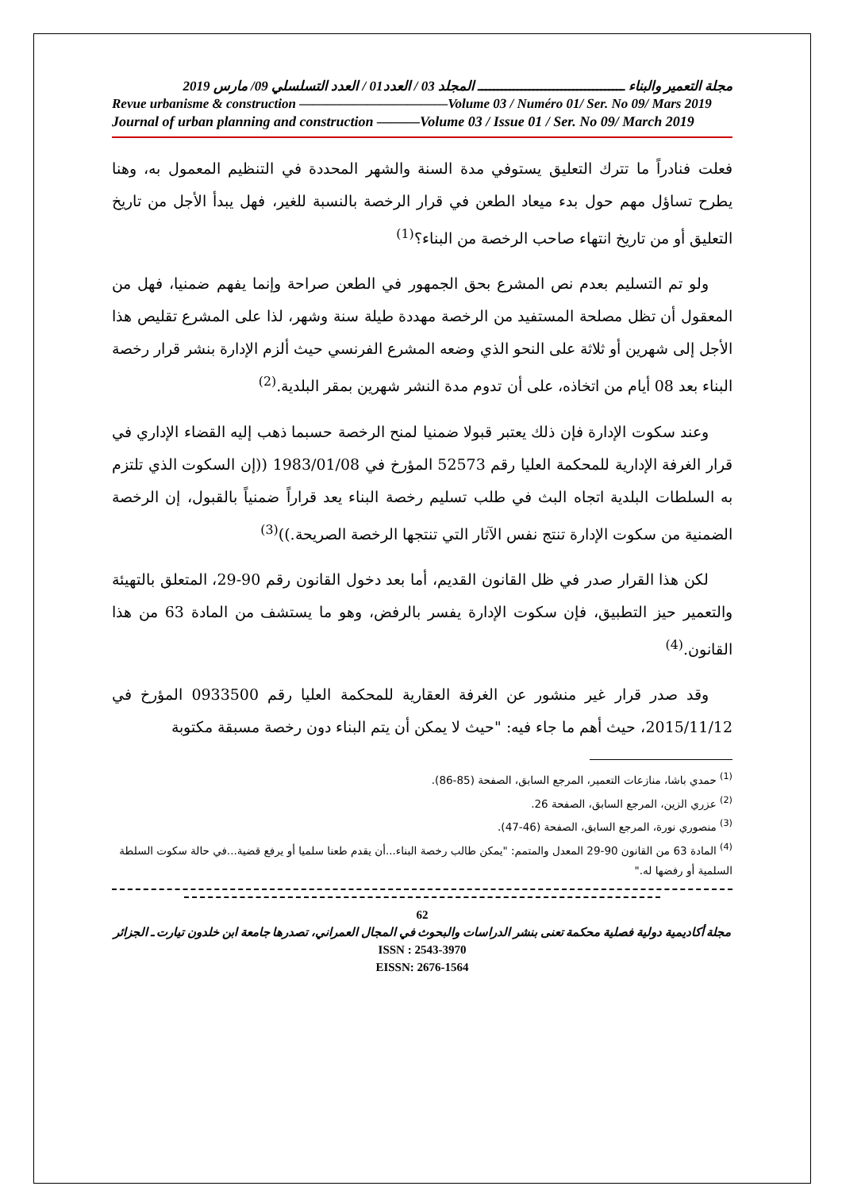مجلة التعمير والبناء ـــــــــــــــــــــــــــــــــــــ المجلد 03 / العدد01 / العدد التسلسلي 09/ مارس 2019
Revue urbanisme & construction ———————————Volume 03 / Numéro 01/ Ser. No 09/ Mars 2019
Journal of urban planning and construction ———Volume 03 / Issue 01 / Ser. No 09/ March 2019
فعلت فنادراً ما تترك التعليق يستوفي مدة السنة والشهر المحددة في التنظيم المعمول به، وهنا يطرح تساؤل مهم حول بدء ميعاد الطعن في قرار الرخصة بالنسبة للغير، فهل يبدأ الأجل من تاريخ التعليق أو من تاريخ انتهاء صاحب الرخصة من البناء؟<sup>(1)</sup>
ولو تم التسليم بعدم نص المشرع بحق الجمهور في الطعن صراحة وإنما يفهم ضمنيا، فهل من المعقول أن تظل مصلحة المستفيد من الرخصة مهددة طيلة سنة وشهر، لذا على المشرع تقليص هذا الأجل إلى شهرين أو ثلاثة على النحو الذي وضعه المشرع الفرنسي حيث ألزم الإدارة بنشر قرار رخصة البناء بعد 08 أيام من اتخاذه، على أن تدوم مدة النشر شهرين بمقر البلدية.<sup>(2)</sup>
وعند سكوت الإدارة فإن ذلك يعتبر قبولا ضمنيا لمنح الرخصة حسبما ذهب إليه القضاء الإداري في قرار الغرفة الإدارية للمحكمة العليا رقم 52573 المؤرخ في 1983/01/08 ((إن السكوت الذي تلتزم به السلطات البلدية اتجاه البث في طلب تسليم رخصة البناء يعد قراراً ضمنياً بالقبول، إن الرخصة الضمنية من سكوت الإدارة تنتج نفس الآثار التي تنتجها الرخصة الصريحة.))<sup>(3)</sup>
لكن هذا القرار صدر في ظل القانون القديم، أما بعد دخول القانون رقم 90-29، المتعلق بالتهيئة والتعمير حيز التطبيق، فإن سكوت الإدارة يفسر بالرفض، وهو ما يستشف من المادة 63 من هذا القانون.<sup>(4)</sup>
وقد صدر قرار غير منشور عن الغرفة العقارية للمحكمة العليا رقم 0933500 المؤرخ في 2015/11/12، حيث أهم ما جاء فيه: "حيث لا يمكن أن يتم البناء دون رخصة مسبقة مكتوبة
<sup>(1)</sup> حمدي باشا، منازعات التعمير، المرجع السابق، الصفحة (85-86).
<sup>(2)</sup> عزري الزين، المرجع السابق، الصفحة 26.
<sup>(3)</sup> منصوري نورة، المرجع السابق، الصفحة (46-47).
<sup>(4)</sup> المادة 63 من القانون 90-29 المعدل والمتمم: "يمكن طالب رخصة البناء...أن يقدم طعنا سلميا أو يرفع قضية...في حالة سكوت السلطة السلمية أو رفضها له."
62
مجلة أكاديمية دولية فصلية محكمة تعنى بنشر الدراسات والبحوث في المجال العمراني، تصدرها جامعة ابن خلدون تيارت ـ الجزائر
ISSN : 2543-3970
EISSN: 2676-1564